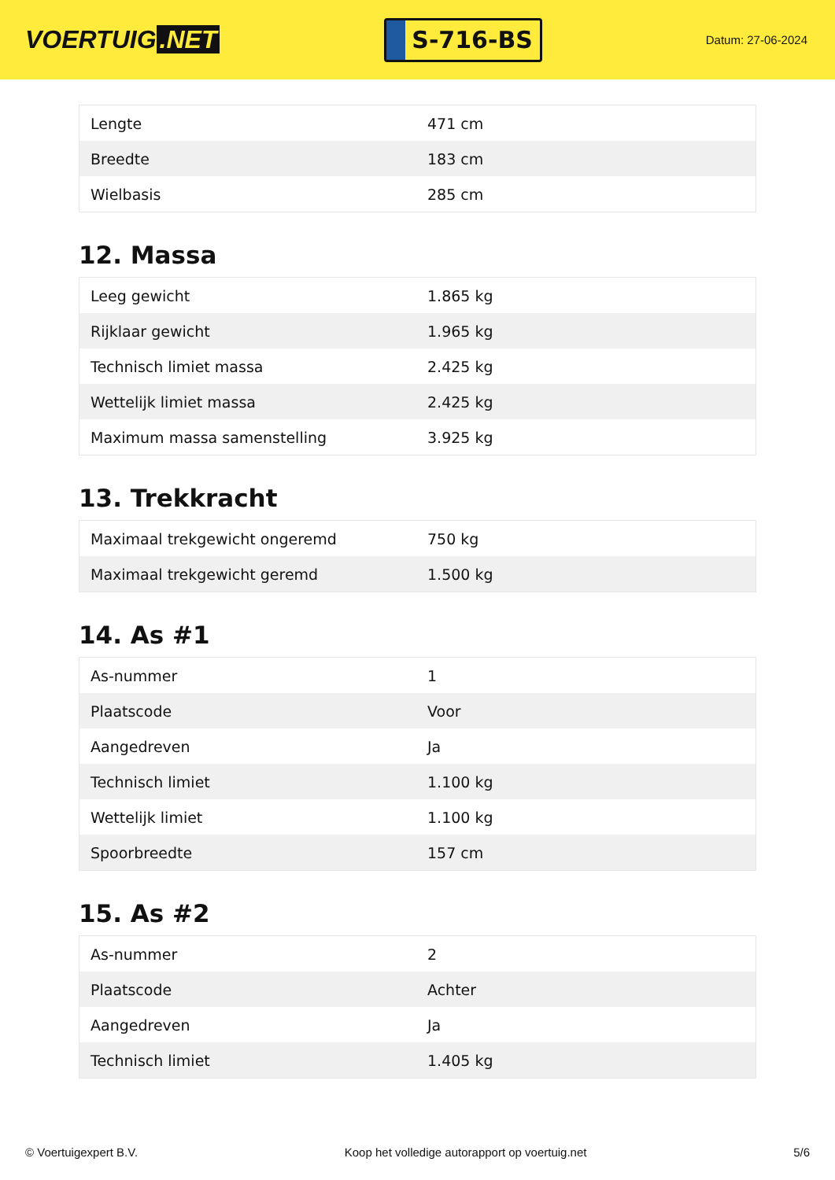VOERTUIG.NET
S-716-BS
Datum: 27-06-2024
| Lengte | 471 cm |
| Breedte | 183 cm |
| Wielbasis | 285 cm |
12. Massa
| Leeg gewicht | 1.865 kg |
| Rijklaar gewicht | 1.965 kg |
| Technisch limiet massa | 2.425 kg |
| Wettelijk limiet massa | 2.425 kg |
| Maximum massa samenstelling | 3.925 kg |
13. Trekkracht
| Maximaal trekgewicht ongeremd | 750 kg |
| Maximaal trekgewicht geremd | 1.500 kg |
14. As #1
| As-nummer | 1 |
| Plaatscode | Voor |
| Aangedreven | Ja |
| Technisch limiet | 1.100 kg |
| Wettelijk limiet | 1.100 kg |
| Spoorbreedte | 157 cm |
15. As #2
| As-nummer | 2 |
| Plaatscode | Achter |
| Aangedreven | Ja |
| Technisch limiet | 1.405 kg |
© Voertuigexpert B.V. Koop het volledige autorapport op voertuig.net 5/6